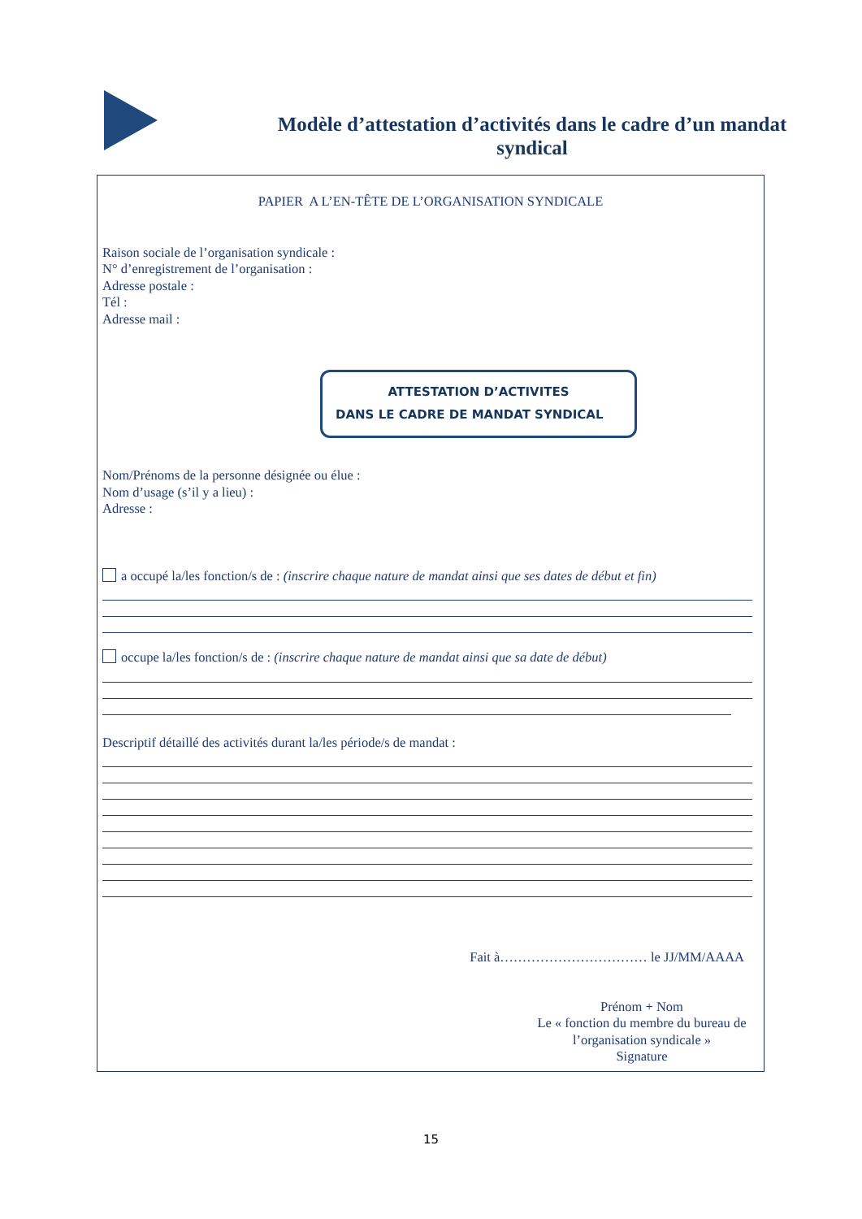Modèle d’attestation d’activités dans le cadre d’un mandat syndical
PAPIER A L’EN-TÊTE DE L’ORGANISATION SYNDICALE
Raison sociale de l’organisation syndicale :
N° d’enregistrement de l’organisation :
Adresse postale :
Tél :
Adresse mail :
ATTESTATION D’ACTIVITES
DANS LE CADRE DE MANDAT SYNDICAL
Nom/Prénoms de la personne désignée ou élue :
Nom d’usage (s’il y a lieu) :
Adresse :
a occupé la/les fonction/s de : (inscrire chaque nature de mandat ainsi que ses dates de début et fin)
occupe la/les fonction/s de : (inscrire chaque nature de mandat ainsi que sa date de début)
Descriptif détaillé des activités durant la/les période/s de mandat :
Fait à…………………………… le JJ/MM/AAAA
Prénom + Nom
Le « fonction du membre du bureau de l’organisation syndicale »
Signature
15